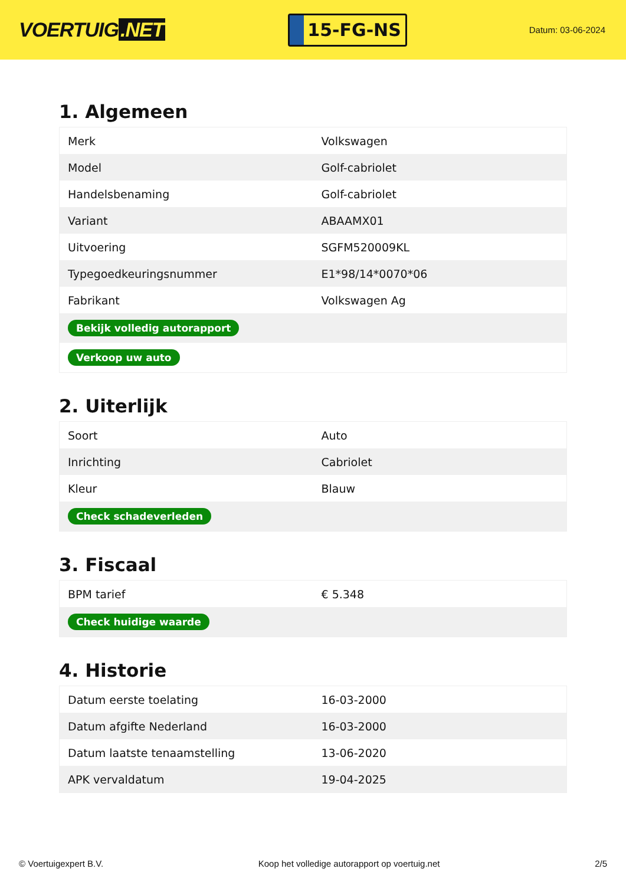VOERTUIG.NET
15-FG-NS
Datum: 03-06-2024
1. Algemeen
| Merk | Volkswagen |
| Model | Golf-cabriolet |
| Handelsbenaming | Golf-cabriolet |
| Variant | ABAAMX01 |
| Uitvoering | SGFM520009KL |
| Typegoedkeuringsnummer | E1*98/14*0070*06 |
| Fabrikant | Volkswagen Ag |
| Bekijk volledig autorapport | |
| Verkoop uw auto | |
2. Uiterlijk
| Soort | Auto |
| Inrichting | Cabriolet |
| Kleur | Blauw |
| Check schadeverleden | |
3. Fiscaal
| BPM tarief | € 5.348 |
| Check huidige waarde | |
4. Historie
| Datum eerste toelating | 16-03-2000 |
| Datum afgifte Nederland | 16-03-2000 |
| Datum laatste tenaamstelling | 13-06-2020 |
| APK vervaldatum | 19-04-2025 |
© Voertuigexpert B.V. Koop het volledige autorapport op voertuig.net 2/5